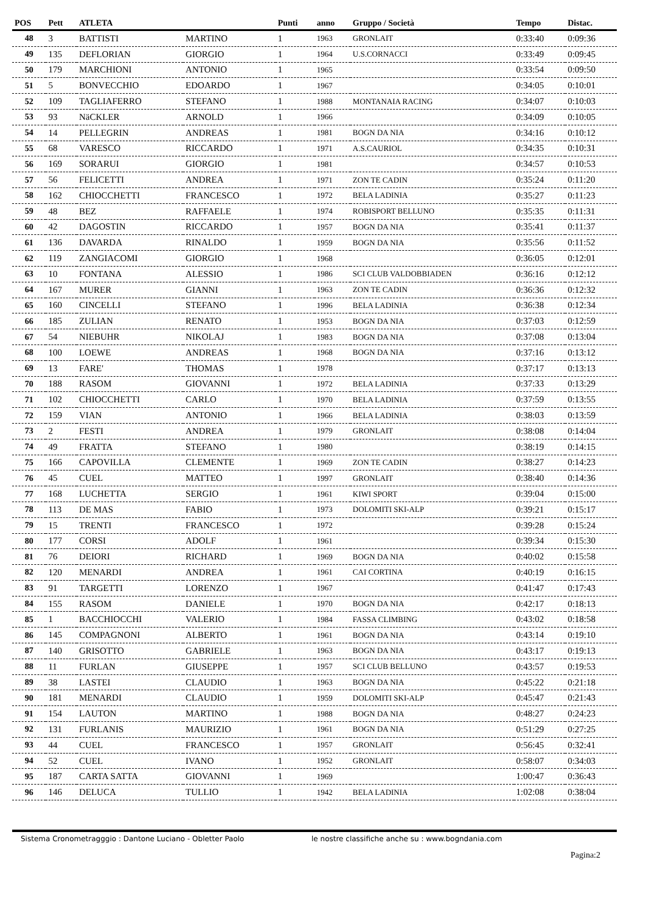| POS | Pett | ATLETA | | Punti | anno | Gruppo / Società | Tempo | Distac. |
| --- | --- | --- | --- | --- | --- | --- | --- | --- |
| 48 | 3 | BATTISTI | MARTINO | 1 | 1963 | GRONLAIT | 0:33:40 | 0:09:36 |
| 49 | 135 | DEFLORIAN | GIORGIO | 1 | 1964 | U.S.CORNACCI | 0:33:49 | 0:09:45 |
| 50 | 179 | MARCHIONI | ANTONIO | 1 | 1965 | | 0:33:54 | 0:09:50 |
| 51 | 5 | BONVECCHIO | EDOARDO | 1 | 1967 | | 0:34:05 | 0:10:01 |
| 52 | 109 | TAGLIAFERRO | STEFANO | 1 | 1988 | MONTANAIA RACING | 0:34:07 | 0:10:03 |
| 53 | 93 | NäCKLER | ARNOLD | 1 | 1966 | | 0:34:09 | 0:10:05 |
| 54 | 14 | PELLEGRIN | ANDREAS | 1 | 1981 | BOGN DA NIA | 0:34:16 | 0:10:12 |
| 55 | 68 | VARESCO | RICCARDO | 1 | 1971 | A.S.CAURIOL | 0:34:35 | 0:10:31 |
| 56 | 169 | SORARUI | GIORGIO | 1 | 1981 | | 0:34:57 | 0:10:53 |
| 57 | 56 | FELICETTI | ANDREA | 1 | 1971 | ZON TE CADIN | 0:35:24 | 0:11:20 |
| 58 | 162 | CHIOCCHETTI | FRANCESCO | 1 | 1972 | BELA LADINIA | 0:35:27 | 0:11:23 |
| 59 | 48 | BEZ | RAFFAELE | 1 | 1974 | ROBISPORT BELLUNO | 0:35:35 | 0:11:31 |
| 60 | 42 | DAGOSTIN | RICCARDO | 1 | 1957 | BOGN DA NIA | 0:35:41 | 0:11:37 |
| 61 | 136 | DAVARDA | RINALDO | 1 | 1959 | BOGN DA NIA | 0:35:56 | 0:11:52 |
| 62 | 119 | ZANGIACOMI | GIORGIO | 1 | 1968 | | 0:36:05 | 0:12:01 |
| 63 | 10 | FONTANA | ALESSIO | 1 | 1986 | SCI CLUB VALDOBBIADEN | 0:36:16 | 0:12:12 |
| 64 | 167 | MURER | GIANNI | 1 | 1963 | ZON TE CADIN | 0:36:36 | 0:12:32 |
| 65 | 160 | CINCELLI | STEFANO | 1 | 1996 | BELA LADINIA | 0:36:38 | 0:12:34 |
| 66 | 185 | ZULIAN | RENATO | 1 | 1953 | BOGN DA NIA | 0:37:03 | 0:12:59 |
| 67 | 54 | NIEBUHR | NIKOLAJ | 1 | 1983 | BOGN DA NIA | 0:37:08 | 0:13:04 |
| 68 | 100 | LOEWE | ANDREAS | 1 | 1968 | BOGN DA NIA | 0:37:16 | 0:13:12 |
| 69 | 13 | FARE' | THOMAS | 1 | 1978 | | 0:37:17 | 0:13:13 |
| 70 | 188 | RASOM | GIOVANNI | 1 | 1972 | BELA LADINIA | 0:37:33 | 0:13:29 |
| 71 | 102 | CHIOCCHETTI | CARLO | 1 | 1970 | BELA LADINIA | 0:37:59 | 0:13:55 |
| 72 | 159 | VIAN | ANTONIO | 1 | 1966 | BELA LADINIA | 0:38:03 | 0:13:59 |
| 73 | 2 | FESTI | ANDREA | 1 | 1979 | GRONLAIT | 0:38:08 | 0:14:04 |
| 74 | 49 | FRATTA | STEFANO | 1 | 1980 | | 0:38:19 | 0:14:15 |
| 75 | 166 | CAPOVILLA | CLEMENTE | 1 | 1969 | ZON TE CADIN | 0:38:27 | 0:14:23 |
| 76 | 45 | CUEL | MATTEO | 1 | 1997 | GRONLAIT | 0:38:40 | 0:14:36 |
| 77 | 168 | LUCHETTA | SERGIO | 1 | 1961 | KIWI SPORT | 0:39:04 | 0:15:00 |
| 78 | 113 | DE MAS | FABIO | 1 | 1973 | DOLOMITI SKI-ALP | 0:39:21 | 0:15:17 |
| 79 | 15 | TRENTI | FRANCESCO | 1 | 1972 | | 0:39:28 | 0:15:24 |
| 80 | 177 | CORSI | ADOLF | 1 | 1961 | | 0:39:34 | 0:15:30 |
| 81 | 76 | DEIORI | RICHARD | 1 | 1969 | BOGN DA NIA | 0:40:02 | 0:15:58 |
| 82 | 120 | MENARDI | ANDREA | 1 | 1961 | CAI CORTINA | 0:40:19 | 0:16:15 |
| 83 | 91 | TARGETTI | LORENZO | 1 | 1967 | | 0:41:47 | 0:17:43 |
| 84 | 155 | RASOM | DANIELE | 1 | 1970 | BOGN DA NIA | 0:42:17 | 0:18:13 |
| 85 | 1 | BACCHIOCCHI | VALERIO | 1 | 1984 | FASSA CLIMBING | 0:43:02 | 0:18:58 |
| 86 | 145 | COMPAGNONI | ALBERTO | 1 | 1961 | BOGN DA NIA | 0:43:14 | 0:19:10 |
| 87 | 140 | GRISOTTO | GABRIELE | 1 | 1963 | BOGN DA NIA | 0:43:17 | 0:19:13 |
| 88 | 11 | FURLAN | GIUSEPPE | 1 | 1957 | SCI CLUB BELLUNO | 0:43:57 | 0:19:53 |
| 89 | 38 | LASTEI | CLAUDIO | 1 | 1963 | BOGN DA NIA | 0:45:22 | 0:21:18 |
| 90 | 181 | MENARDI | CLAUDIO | 1 | 1959 | DOLOMITI SKI-ALP | 0:45:47 | 0:21:43 |
| 91 | 154 | LAUTON | MARTINO | 1 | 1988 | BOGN DA NIA | 0:48:27 | 0:24:23 |
| 92 | 131 | FURLANIS | MAURIZIO | 1 | 1961 | BOGN DA NIA | 0:51:29 | 0:27:25 |
| 93 | 44 | CUEL | FRANCESCO | 1 | 1957 | GRONLAIT | 0:56:45 | 0:32:41 |
| 94 | 52 | CUEL | IVANO | 1 | 1952 | GRONLAIT | 0:58:07 | 0:34:03 |
| 95 | 187 | CARTA SATTA | GIOVANNI | 1 | 1969 | | 1:00:47 | 0:36:43 |
| 96 | 146 | DELUCA | TULLIO | 1 | 1942 | BELA LADINIA | 1:02:08 | 0:38:04 |
Sistema Cronometragggio : Dantone Luciano - Obletter Paolo le nostre classifiche anche su : www.bogndania.com
Pagina:2